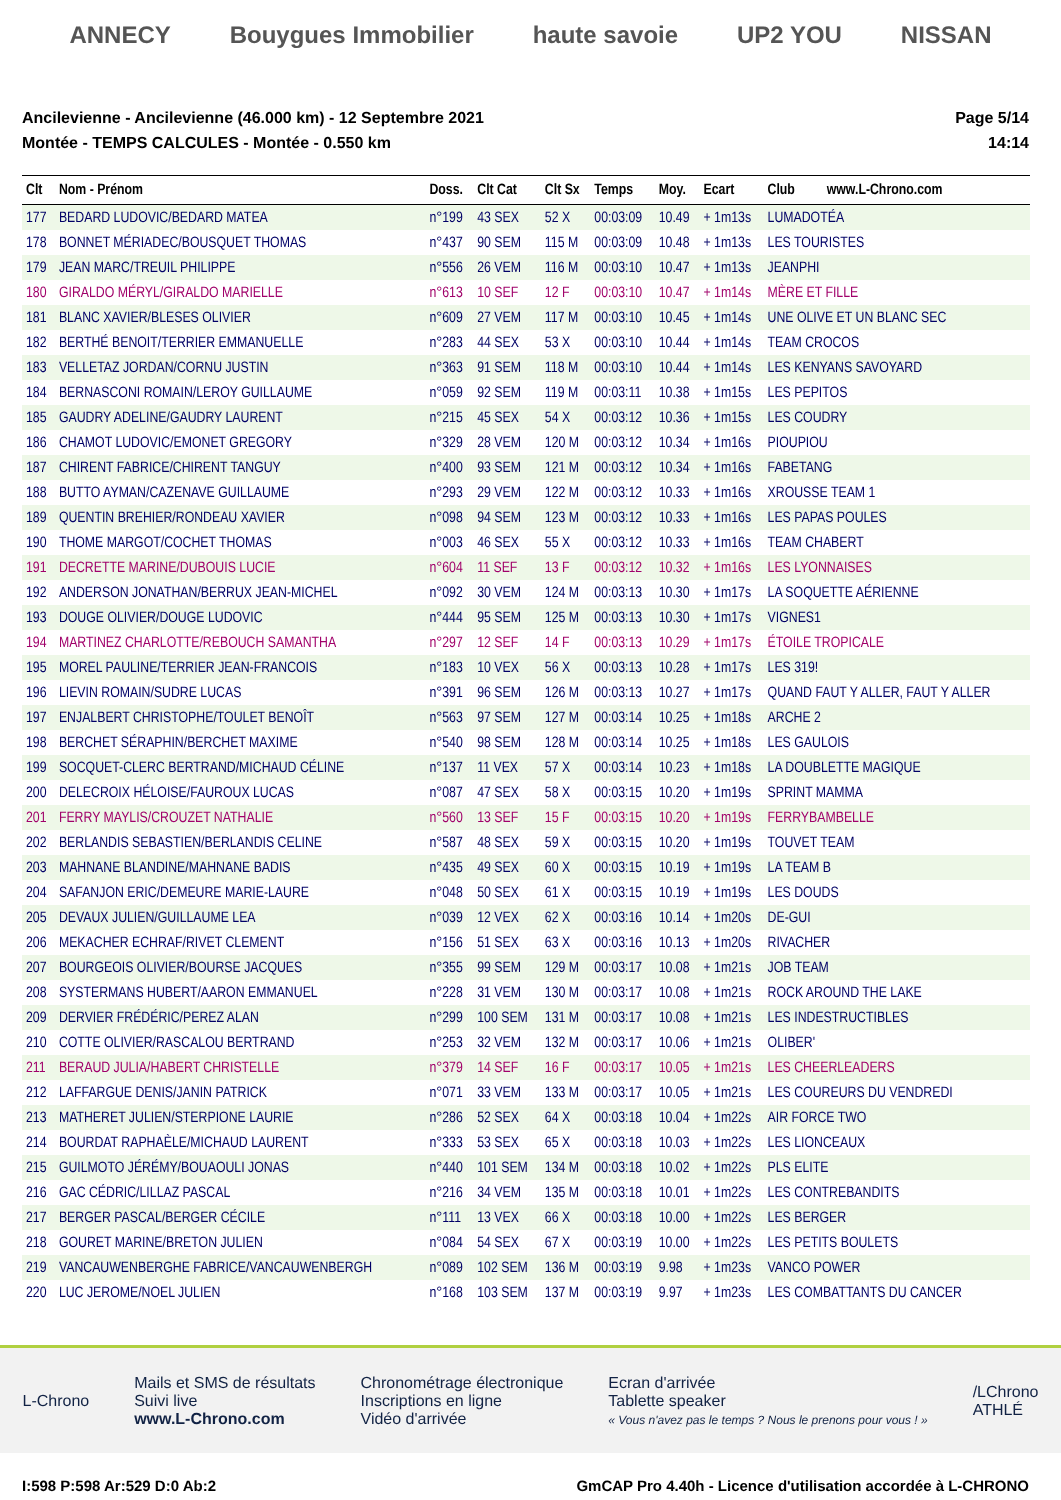ANNECY Bouygues Immobilier haute savoie UP2 YOU NISSAN
Ancilevienne - Ancilevienne (46.000 km) - 12 Septembre 2021
Montée - TEMPS CALCULES - Montée - 0.550 km
Page 5/14
14:14
| Clt | Nom - Prénom | Doss. | Clt Cat | Clt Sx | Temps | Moy. | Ecart | Club | www.L-Chrono.com |
| --- | --- | --- | --- | --- | --- | --- | --- | --- | --- |
| 177 | BEDARD LUDOVIC/BEDARD MATEA | n°199 | 43 SEX | 52 X | 00:03:09 | 10.49 | + 1m13s | LUMADOTÉA | |
| 178 | BONNET MÉRIADEC/BOUSQUET THOMAS | n°437 | 90 SEM | 115 M | 00:03:09 | 10.48 | + 1m13s | LES TOURISTES | |
| 179 | JEAN MARC/TREUIL PHILIPPE | n°556 | 26 VEM | 116 M | 00:03:10 | 10.47 | + 1m13s | JEANPHI | |
| 180 | GIRALDO MÉRYL/GIRALDO MARIELLE | n°613 | 10 SEF | 12 F | 00:03:10 | 10.47 | + 1m14s | MÈRE ET FILLE | |
| 181 | BLANC XAVIER/BLESES OLIVIER | n°609 | 27 VEM | 117 M | 00:03:10 | 10.45 | + 1m14s | UNE OLIVE ET UN BLANC SEC | |
| 182 | BERTHÉ BENOIT/TERRIER EMMANUELLE | n°283 | 44 SEX | 53 X | 00:03:10 | 10.44 | + 1m14s | TEAM CROCOS | |
| 183 | VELLETAZ JORDAN/CORNU JUSTIN | n°363 | 91 SEM | 118 M | 00:03:10 | 10.44 | + 1m14s | LES KENYANS SAVOYARD | |
| 184 | BERNASCONI ROMAIN/LEROY GUILLAUME | n°059 | 92 SEM | 119 M | 00:03:11 | 10.38 | + 1m15s | LES PEPITOS | |
| 185 | GAUDRY ADELINE/GAUDRY LAURENT | n°215 | 45 SEX | 54 X | 00:03:12 | 10.36 | + 1m15s | LES COUDRY | |
| 186 | CHAMOT LUDOVIC/EMONET GREGORY | n°329 | 28 VEM | 120 M | 00:03:12 | 10.34 | + 1m16s | PIOUPIOU | |
| 187 | CHIRENT FABRICE/CHIRENT TANGUY | n°400 | 93 SEM | 121 M | 00:03:12 | 10.34 | + 1m16s | FABETANG | |
| 188 | BUTTO AYMAN/CAZENAVE GUILLAUME | n°293 | 29 VEM | 122 M | 00:03:12 | 10.33 | + 1m16s | XROUSSE TEAM 1 | |
| 189 | QUENTIN BREHIER/RONDEAU XAVIER | n°098 | 94 SEM | 123 M | 00:03:12 | 10.33 | + 1m16s | LES PAPAS POULES | |
| 190 | THOME MARGOT/COCHET THOMAS | n°003 | 46 SEX | 55 X | 00:03:12 | 10.33 | + 1m16s | TEAM CHABERT | |
| 191 | DECRETTE MARINE/DUBOUIS LUCIE | n°604 | 11 SEF | 13 F | 00:03:12 | 10.32 | + 1m16s | LES LYONNAISES | |
| 192 | ANDERSON JONATHAN/BERRUX JEAN-MICHEL | n°092 | 30 VEM | 124 M | 00:03:13 | 10.30 | + 1m17s | LA SOQUETTE AÉRIENNE | |
| 193 | DOUGE OLIVIER/DOUGE LUDOVIC | n°444 | 95 SEM | 125 M | 00:03:13 | 10.30 | + 1m17s | VIGNES1 | |
| 194 | MARTINEZ CHARLOTTE/REBOUCH SAMANTHA | n°297 | 12 SEF | 14 F | 00:03:13 | 10.29 | + 1m17s | ÉTOILE TROPICALE | |
| 195 | MOREL PAULINE/TERRIER JEAN-FRANCOIS | n°183 | 10 VEX | 56 X | 00:03:13 | 10.28 | + 1m17s | LES 319! | |
| 196 | LIEVIN ROMAIN/SUDRE LUCAS | n°391 | 96 SEM | 126 M | 00:03:13 | 10.27 | + 1m17s | QUAND FAUT Y ALLER, FAUT Y ALLER | |
| 197 | ENJALBERT CHRISTOPHE/TOULET BENOÎT | n°563 | 97 SEM | 127 M | 00:03:14 | 10.25 | + 1m18s | ARCHE 2 | |
| 198 | BERCHET SÉRAPHIN/BERCHET MAXIME | n°540 | 98 SEM | 128 M | 00:03:14 | 10.25 | + 1m18s | LES GAULOIS | |
| 199 | SOCQUET-CLERC BERTRAND/MICHAUD CÉLINE | n°137 | 11 VEX | 57 X | 00:03:14 | 10.23 | + 1m18s | LA DOUBLETTE MAGIQUE | |
| 200 | DELECROIX HÉLOISE/FAUROUX LUCAS | n°087 | 47 SEX | 58 X | 00:03:15 | 10.20 | + 1m19s | SPRINT MAMMA | |
| 201 | FERRY MAYLIS/CROUZET NATHALIE | n°560 | 13 SEF | 15 F | 00:03:15 | 10.20 | + 1m19s | FERRYBAMBELLE | |
| 202 | BERLANDIS SEBASTIEN/BERLANDIS CELINE | n°587 | 48 SEX | 59 X | 00:03:15 | 10.20 | + 1m19s | TOUVET TEAM | |
| 203 | MAHNANE BLANDINE/MAHNANE BADIS | n°435 | 49 SEX | 60 X | 00:03:15 | 10.19 | + 1m19s | LA TEAM B | |
| 204 | SAFANJON ERIC/DEMEURE MARIE-LAURE | n°048 | 50 SEX | 61 X | 00:03:15 | 10.19 | + 1m19s | LES DOUDS | |
| 205 | DEVAUX JULIEN/GUILLAUME LEA | n°039 | 12 VEX | 62 X | 00:03:16 | 10.14 | + 1m20s | DE-GUI | |
| 206 | MEKACHER ECHRAF/RIVET CLEMENT | n°156 | 51 SEX | 63 X | 00:03:16 | 10.13 | + 1m20s | RIVACHER | |
| 207 | BOURGEOIS OLIVIER/BOURSE JACQUES | n°355 | 99 SEM | 129 M | 00:03:17 | 10.08 | + 1m21s | JOB TEAM | |
| 208 | SYSTERMANS HUBERT/AARON EMMANUEL | n°228 | 31 VEM | 130 M | 00:03:17 | 10.08 | + 1m21s | ROCK AROUND THE LAKE | |
| 209 | DERVIER FRÉDÉRIC/PEREZ ALAN | n°299 | 100 SEM | 131 M | 00:03:17 | 10.08 | + 1m21s | LES INDESTRUCTIBLES | |
| 210 | COTTE OLIVIER/RASCALOU BERTRAND | n°253 | 32 VEM | 132 M | 00:03:17 | 10.06 | + 1m21s | OLIBER' | |
| 211 | BERAUD JULIA/HABERT CHRISTELLE | n°379 | 14 SEF | 16 F | 00:03:17 | 10.05 | + 1m21s | LES CHEERLEADERS | |
| 212 | LAFFARGUE DENIS/JANIN PATRICK | n°071 | 33 VEM | 133 M | 00:03:17 | 10.05 | + 1m21s | LES COUREURS DU VENDREDI | |
| 213 | MATHERET JULIEN/STERPIONE LAURIE | n°286 | 52 SEX | 64 X | 00:03:18 | 10.04 | + 1m22s | AIR FORCE TWO | |
| 214 | BOURDAT RAPHAÈLE/MICHAUD LAURENT | n°333 | 53 SEX | 65 X | 00:03:18 | 10.03 | + 1m22s | LES LIONCEAUX | |
| 215 | GUILMOTO JÉRÉMY/BOUAOULI JONAS | n°440 | 101 SEM | 134 M | 00:03:18 | 10.02 | + 1m22s | PLS ELITE | |
| 216 | GAC CÉDRIC/LILLAZ PASCAL | n°216 | 34 VEM | 135 M | 00:03:18 | 10.01 | + 1m22s | LES CONTREBANDITS | |
| 217 | BERGER PASCAL/BERGER CÉCILE | n°111 | 13 VEX | 66 X | 00:03:18 | 10.00 | + 1m22s | LES BERGER | |
| 218 | GOURET MARINE/BRETON JULIEN | n°084 | 54 SEX | 67 X | 00:03:19 | 10.00 | + 1m22s | LES PETITS BOULETS | |
| 219 | VANCAUWENBERGHE FABRICE/VANCAUWENBERGH | n°089 | 102 SEM | 136 M | 00:03:19 | 9.98 | + 1m23s | VANCO POWER | |
| 220 | LUC JEROME/NOEL JULIEN | n°168 | 103 SEM | 137 M | 00:03:19 | 9.97 | + 1m23s | LES COMBATTANTS DU CANCER | |
L-Chrono
Mails et SMS de résultats
Suivi live
www.L-Chrono.com
Chronométrage électronique
Inscriptions en ligne
Vidéo d'arrivée
Ecran d'arrivée
Tablette speaker
« Vous n'avez pas le temps ? Nous le prenons pour vous ! »
/LChrono
ATHLÉ
I:598 P:598 Ar:529 D:0 Ab:2 GmCAP Pro 4.40h - Licence d'utilisation accordée à L-CHRONO